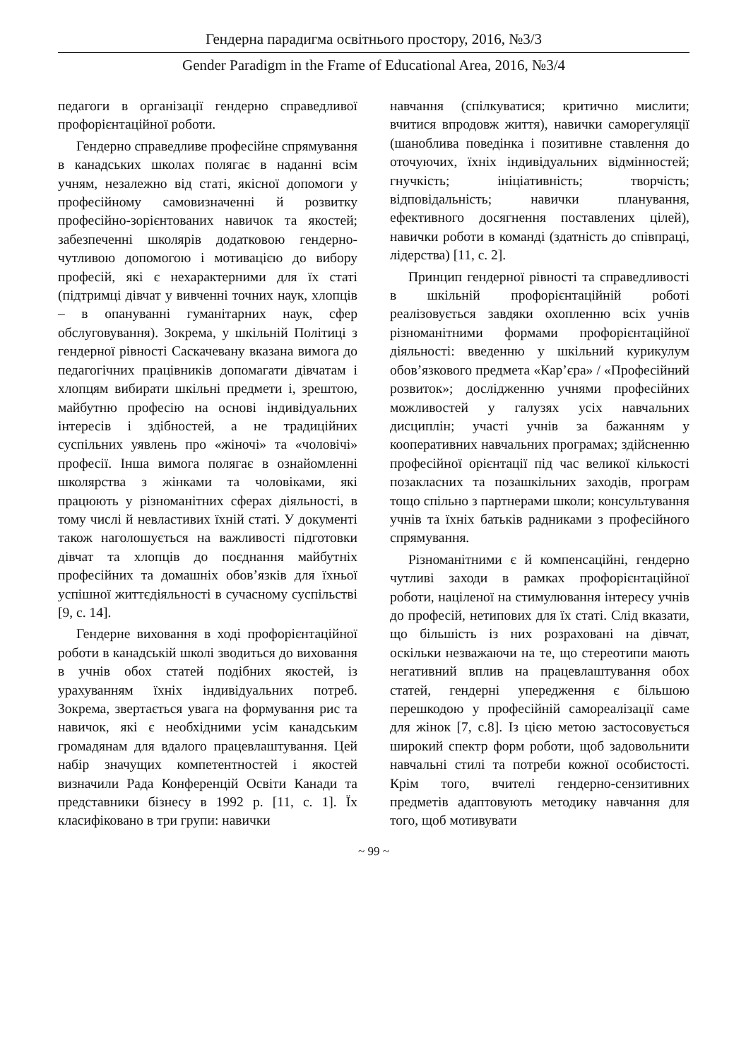Гендерна парадигма освітнього простору, 2016, №3/3
Gender Paradigm in the Frame of Educational Area, 2016, №3/4
педагоги в організації гендерно справедливої профорієнтаційної роботи.
Гендерно справедливе професійне спрямування в канадських школах полягає в наданні всім учням, незалежно від статі, якісної допомоги у професійному самовизначенні й розвитку професійно-зорієнтованих навичок та якостей; забезпеченні школярів додатковою гендерно-чутливою допомогою і мотивацією до вибору професій, які є нехарактерними для їх статі (підтримці дівчат у вивченні точних наук, хлопців – в опануванні гуманітарних наук, сфер обслуговування). Зокрема, у шкільній Політиці з гендерної рівності Саскачевану вказана вимога до педагогічних працівників допомагати дівчатам і хлопцям вибирати шкільні предмети і, зрештою, майбутню професію на основі індивідуальних інтересів і здібностей, а не традиційних суспільних уявлень про «жіночі» та «чоловічі» професії. Інша вимога полягає в ознайомленні школярства з жінками та чоловіками, які працюють у різноманітних сферах діяльності, в тому числі й невластивих їхній статі. У документі також наголошується на важливості підготовки дівчат та хлопців до поєднання майбутніх професійних та домашніх обов’язків для їхньої успішної життєдіяльності в сучасному суспільстві [9, с. 14].
Гендерне виховання в ході профорієнтаційної роботи в канадській школі зводиться до виховання в учнів обох статей подібних якостей, із урахуванням їхніх індивідуальних потреб. Зокрема, звертається увага на формування рис та навичок, які є необхідними усім канадським громадянам для вдалого працевлаштування. Цей набір значущих компетентностей і якостей визначили Рада Конференцій Освіти Канади та представники бізнесу в 1992 р. [11, с. 1]. Їх класифіковано в три групи: навички
навчання (спілкуватися; критично мислити; вчитися впродовж життя), навички саморегуляції (шаноблива поведінка і позитивне ставлення до оточуючих, їхніх індивідуальних відмінностей; гнучкість; ініціативність; творчість; відповідальність; навички планування, ефективного досягнення поставлених цілей), навички роботи в команді (здатність до співпраці, лідерства) [11, с. 2].
Принцип гендерної рівності та справедливості в шкільній профорієнтаційній роботі реалізовується завдяки охопленню всіх учнів різноманітними формами профорієнтаційної діяльності: введенню у шкільний курикулум обов’язкового предмета «Кар’єра» / «Професійний розвиток»; дослідженню учнями професійних можливостей у галузях усіх навчальних дисциплін; участі учнів за бажанням у кооперативних навчальних програмах; здійсненню професійної орієнтації під час великої кількості позакласних та позашкільних заходів, програм тощо спільно з партнерами школи; консультування учнів та їхніх батьків радниками з професійного спрямування.
Різноманітними є й компенсаційні, гендерно чутливі заходи в рамках профорієнтаційної роботи, націленої на стимулювання інтересу учнів до професій, нетипових для їх статі. Слід вказати, що більшість із них розраховані на дівчат, оскільки незважаючи на те, що стереотипи мають негативний вплив на працевлаштування обох статей, гендерні упередження є більшою перешкодою у професійній самореалізації саме для жінок [7, с.8]. Із цією метою застосовується широкий спектр форм роботи, щоб задовольнити навчальні стилі та потреби кожної особистості. Крім того, вчителі гендерно-сензитивних предметів адаптовують методику навчання для того, щоб мотивувати
~ 99 ~